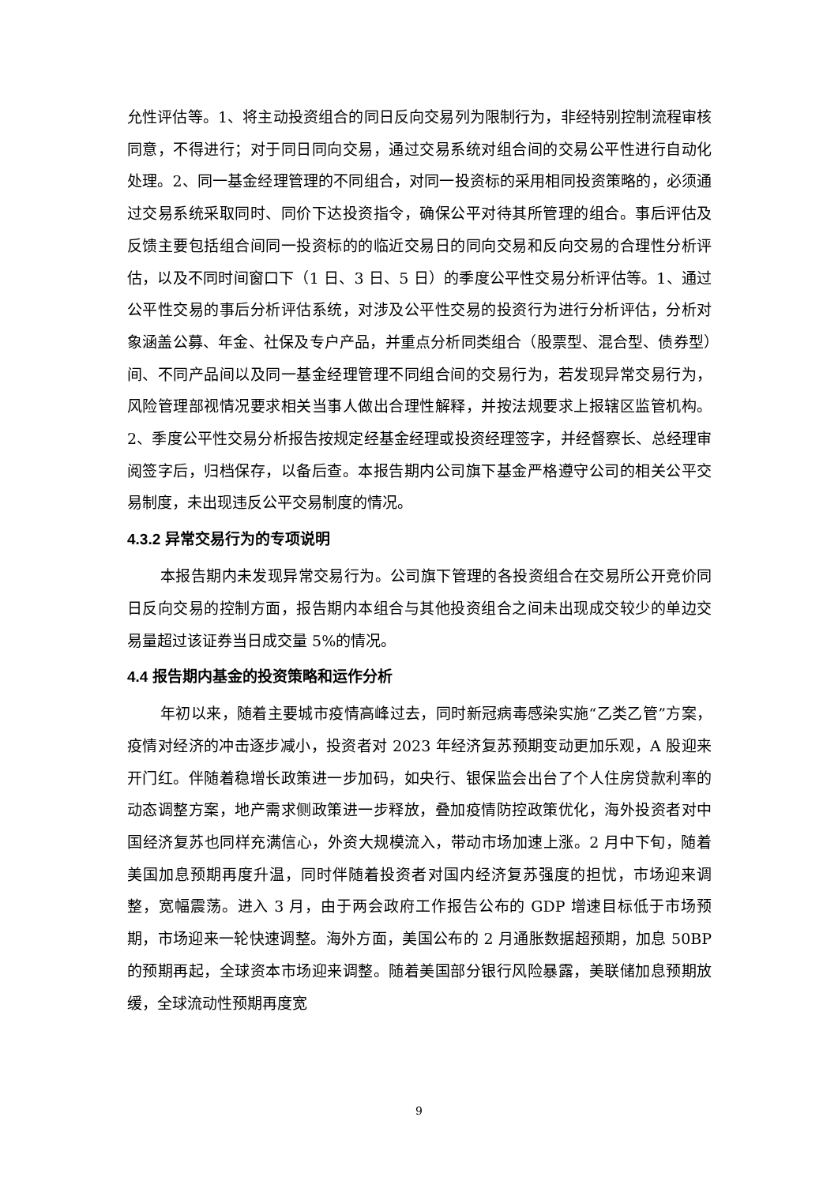允性评估等。1、将主动投资组合的同日反向交易列为限制行为，非经特别控制流程审核同意，不得进行；对于同日同向交易，通过交易系统对组合间的交易公平性进行自动化处理。2、同一基金经理管理的不同组合，对同一投资标的采用相同投资策略的，必须通过交易系统采取同时、同价下达投资指令，确保公平对待其所管理的组合。事后评估及反馈主要包括组合间同一投资标的的临近交易日的同向交易和反向交易的合理性分析评估，以及不同时间窗口下（1 日、3 日、5 日）的季度公平性交易分析评估等。1、通过公平性交易的事后分析评估系统，对涉及公平性交易的投资行为进行分析评估，分析对象涵盖公募、年金、社保及专户产品，并重点分析同类组合（股票型、混合型、债券型）间、不同产品间以及同一基金经理管理不同组合间的交易行为，若发现异常交易行为，风险管理部视情况要求相关当事人做出合理性解释，并按法规要求上报辖区监管机构。2、季度公平性交易分析报告按规定经基金经理或投资经理签字，并经督察长、总经理审阅签字后，归档保存，以备后查。本报告期内公司旗下基金严格遵守公司的相关公平交易制度，未出现违反公平交易制度的情况。
4.3.2 异常交易行为的专项说明
本报告期内未发现异常交易行为。公司旗下管理的各投资组合在交易所公开竞价同日反向交易的控制方面，报告期内本组合与其他投资组合之间未出现成交较少的单边交易量超过该证券当日成交量 5%的情况。
4.4 报告期内基金的投资策略和运作分析
年初以来，随着主要城市疫情高峰过去，同时新冠病毒感染实施“乙类乙管”方案，疫情对经济的冲击逐步减小，投资者对 2023 年经济复苏预期变动更加乐观，A 股迎来开门红。伴随着稳增长政策进一步加码，如央行、银保监会出台了个人住房贷款利率的动态调整方案，地产需求侧政策进一步释放，叠加疫情防控政策优化，海外投资者对中国经济复苏也同样充满信心，外资大规模流入，带动市场加速上涨。2 月中下旬，随着美国加息预期再度升温，同时伴随着投资者对国内经济复苏强度的担忧，市场迎来调整，宽幅震荡。进入 3 月，由于两会政府工作报告公布的 GDP 增速目标低于市场预期，市场迎来一轮快速调整。海外方面，美国公布的 2 月通胀数据超预期，加息 50BP 的预期再起，全球资本市场迎来调整。随着美国部分银行风险暴露，美联储加息预期放缓，全球流动性预期再度宽
9